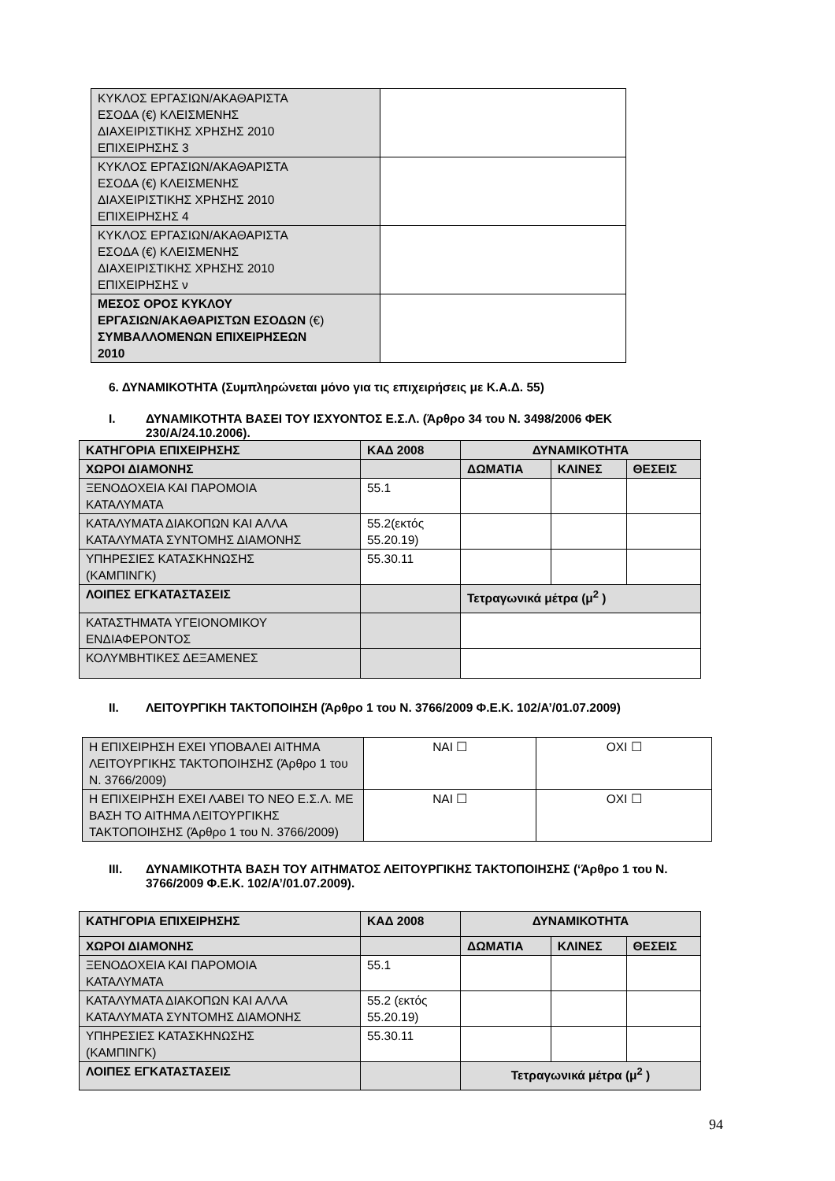| ΚΥΚΛΟΣ ΕΡΓΑΣΙΩΝ/ΑΚΑΘΑΡΙΣΤΑ ΕΣΟΔΑ (€) ΚΛΕΙΣΜΕΝΗΣ ΔΙΑΧΕΙΡΙΣΤΙΚΗΣ ΧΡΗΣΗΣ 2010 ΕΠΙΧΕΙΡΗΣΗΣ 3 | |
| ΚΥΚΛΟΣ ΕΡΓΑΣΙΩΝ/ΑΚΑΘΑΡΙΣΤΑ ΕΣΟΔΑ (€) ΚΛΕΙΣΜΕΝΗΣ ΔΙΑΧΕΙΡΙΣΤΙΚΗΣ ΧΡΗΣΗΣ 2010 ΕΠΙΧΕΙΡΗΣΗΣ 4 | |
| ΚΥΚΛΟΣ ΕΡΓΑΣΙΩΝ/ΑΚΑΘΑΡΙΣΤΑ ΕΣΟΔΑ (€) ΚΛΕΙΣΜΕΝΗΣ ΔΙΑΧΕΙΡΙΣΤΙΚΗΣ ΧΡΗΣΗΣ 2010 ΕΠΙΧΕΙΡΗΣΗΣ ν | |
| ΜΕΣΟΣ ΟΡΟΣ ΚΥΚΛΟΥ ΕΡΓΑΣΙΩΝ/ΑΚΑΘΑΡΙΣΤΩΝ ΕΣΟΔΩΝ (€) ΣΥΜΒΑΛΛΟΜΕΝΩΝ ΕΠΙΧΕΙΡΗΣΕΩΝ 2010 | |
6. ΔΥΝΑΜΙΚΟΤΗΤΑ (Συμπληρώνεται μόνο για τις επιχειρήσεις με Κ.Α.Δ. 55)
Ι. ΔΥΝΑΜΙΚΟΤΗΤΑ ΒΑΣΕΙ ΤΟΥ ΙΣΧΥΟΝΤΟΣ Ε.Σ.Λ. (Άρθρο 34 του Ν. 3498/2006 ΦΕΚ
230/Α/24.10.2006).
| ΚΑΤΗΓΟΡΙΑ ΕΠΙΧΕΙΡΗΣΗΣ | ΚΑΔ 2008 | ΔΥΝΑΜΙΚΟΤΗΤΑ | | |
| --- | --- | --- | --- | --- |
| ΧΩΡΟΙ ΔΙΑΜΟΝΗΣ | | ΔΩΜΑΤΙΑ | ΚΛΙΝΕΣ | ΘΕΣΕΙΣ |
| ΞΕΝΟΔΟΧΕΙΑ ΚΑΙ ΠΑΡΟΜΟΙΑ ΚΑΤΑΛΥΜΑΤΑ | 55.1 | | | |
| ΚΑΤΑΛΥΜΑΤΑ ΔΙΑΚΟΠΩΝ ΚΑΙ ΑΛΛΑ ΚΑΤΑΛΥΜΑΤΑ ΣΥΝΤΟΜΗΣ ΔΙΑΜΟΝΗΣ | 55.2(εκτός 55.20.19) | | | |
| ΥΠΗΡΕΣΙΕΣ ΚΑΤΑΣΚΗΝΩΣΗΣ (ΚΑΜΠΙΝΓΚ) | 55.30.11 | | | |
| ΛΟΙΠΕΣ ΕΓΚΑΤΑΣΤΑΣΕΙΣ | | Τετραγωνικά μέτρα (μ<sup>2</sup> ) | | |
| ΚΑΤΑΣΤΗΜΑΤΑ ΥΓΕΙΟΝΟΜΙΚΟΥ ΕΝΔΙΑΦΕΡΟΝΤΟΣ | | | | |
| ΚΟΛΥΜΒΗΤΙΚΕΣ ΔΕΞΑΜΕΝΕΣ | | | | |
ΙΙ. ΛΕΙΤΟΥΡΓΙΚΗ ΤΑΚΤΟΠΟΙΗΣΗ (Άρθρο 1 του Ν. 3766/2009 Φ.Ε.Κ. 102/Α’/01.07.2009)
| Η ΕΠΙΧΕΙΡΗΣΗ ΕΧΕΙ ΥΠΟΒΑΛΕΙ ΑΙΤΗΜΑ ΛΕΙΤΟΥΡΓΙΚΗΣ ΤΑΚΤΟΠΟΙΗΣΗΣ (Άρθρο 1 του Ν. 3766/2009) | ΝΑΙ ☐ | ΟΧΙ ☐ |
| Η ΕΠΙΧΕΙΡΗΣΗ ΕΧΕΙ ΛΑΒΕΙ ΤΟ ΝΕΟ Ε.Σ.Λ. ΜΕ ΒΑΣΗ ΤΟ ΑΙΤΗΜΑ ΛΕΙΤΟΥΡΓΙΚΗΣ ΤΑΚΤΟΠΟΙΗΣΗΣ (Άρθρο 1 του Ν. 3766/2009) | ΝΑΙ ☐ | ΟΧΙ ☐ |
ΙΙΙ. ΔΥΝΑΜΙΚΟΤΗΤΑ ΒΑΣΗ ΤΟΥ ΑΙΤΗΜΑΤΟΣ ΛΕΙΤΟΥΡΓΙΚΗΣ ΤΑΚΤΟΠΟΙΗΣΗΣ (‘Άρθρο 1 του Ν.
3766/2009 Φ.Ε.Κ. 102/Α’/01.07.2009).
| ΚΑΤΗΓΟΡΙΑ ΕΠΙΧΕΙΡΗΣΗΣ | ΚΑΔ 2008 | ΔΥΝΑΜΙΚΟΤΗΤΑ | | |
| --- | --- | --- | --- | --- |
| ΧΩΡΟΙ ΔΙΑΜΟΝΗΣ | | ΔΩΜΑΤΙΑ | ΚΛΙΝΕΣ | ΘΕΣΕΙΣ |
| ΞΕΝΟΔΟΧΕΙΑ ΚΑΙ ΠΑΡΟΜΟΙΑ ΚΑΤΑΛΥΜΑΤΑ | 55.1 | | | |
| ΚΑΤΑΛΥΜΑΤΑ ΔΙΑΚΟΠΩΝ ΚΑΙ ΑΛΛΑ ΚΑΤΑΛΥΜΑΤΑ ΣΥΝΤΟΜΗΣ ΔΙΑΜΟΝΗΣ | 55.2 (εκτός 55.20.19) | | | |
| ΥΠΗΡΕΣΙΕΣ ΚΑΤΑΣΚΗΝΩΣΗΣ (ΚΑΜΠΙΝΓΚ) | 55.30.11 | | | |
| ΛΟΙΠΕΣ ΕΓΚΑΤΑΣΤΑΣΕΙΣ | | Τετραγωνικά μέτρα (μ<sup>2</sup> ) | | |
94